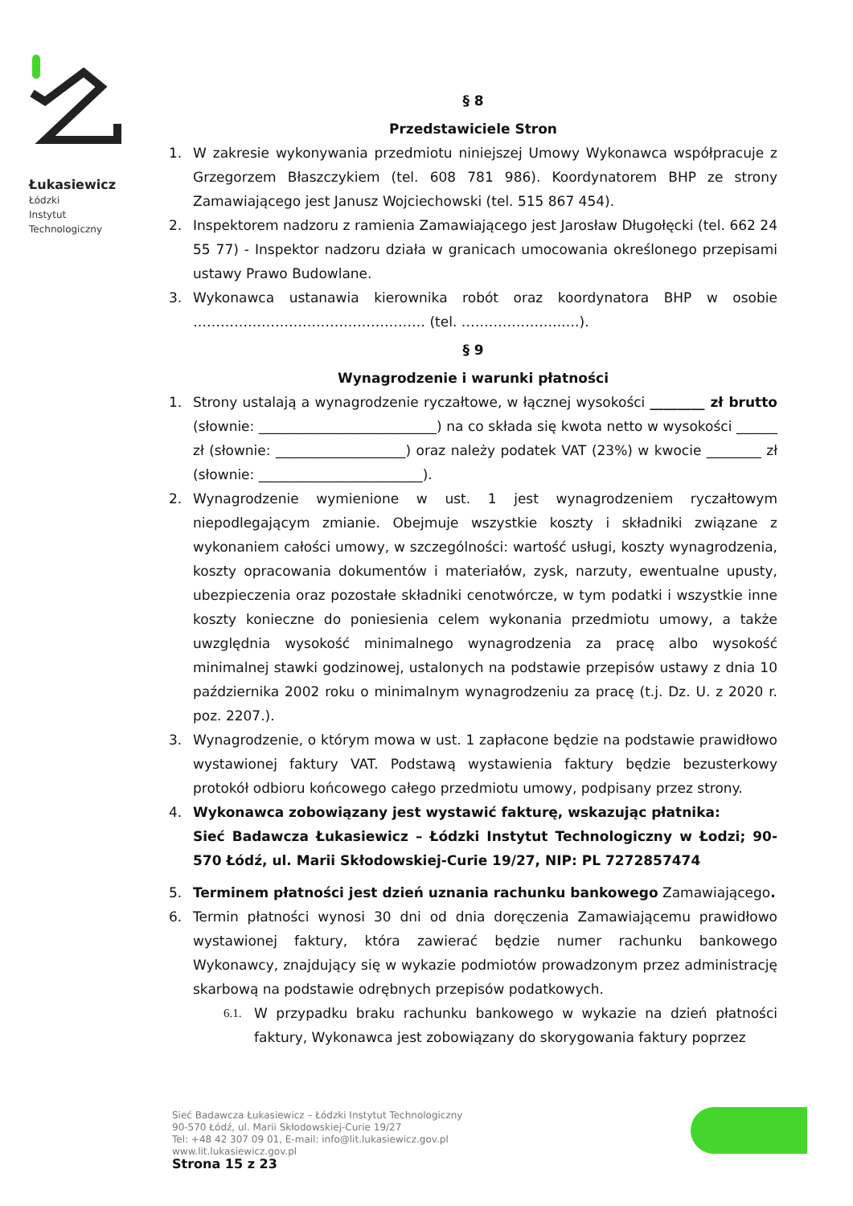Łukasiewicz
Łódzki
Instytut
Technologiczny
§ 8
Przedstawiciele Stron
1. W zakresie wykonywania przedmiotu niniejszej Umowy Wykonawca współpracuje z Grzegorzem Błaszczykiem (tel. 608 781 986). Koordynatorem BHP ze strony Zamawiającego jest Janusz Wojciechowski (tel. 515 867 454).
2. Inspektorem nadzoru z ramienia Zamawiającego jest Jarosław Długołęcki (tel. 662 24 55 77) - Inspektor nadzoru działa w granicach umocowania określonego przepisami ustawy Prawo Budowlane.
3. Wykonawca ustanawia kierownika robót oraz koordynatora BHP w osobie …………………………………………… (tel. ………………….….).
§ 9
Wynagrodzenie i warunki płatności
1. Strony ustalają a wynagrodzenie ryczałtowe, w łącznej wysokości ________ zł brutto (słownie: __________________________) na co składa się kwota netto w wysokości ______ zł (słownie: ___________________) oraz należy podatek VAT (23%) w kwocie ________ zł (słownie: ________________________).
2. Wynagrodzenie wymienione w ust. 1 jest wynagrodzeniem ryczałtowym niepodlegającym zmianie. Obejmuje wszystkie koszty i składniki związane z wykonaniem całości umowy, w szczególności: wartość usługi, koszty wynagrodzenia, koszty opracowania dokumentów i materiałów, zysk, narzuty, ewentualne upusty, ubezpieczenia oraz pozostałe składniki cenotwórcze, w tym podatki i wszystkie inne koszty konieczne do poniesienia celem wykonania przedmiotu umowy, a także uwzględnia wysokość minimalnego wynagrodzenia za pracę albo wysokość minimalnej stawki godzinowej, ustalonych na podstawie przepisów ustawy z dnia 10 października 2002 roku o minimalnym wynagrodzeniu za pracę (t.j. Dz. U. z 2020 r. poz. 2207.).
3. Wynagrodzenie, o którym mowa w ust. 1 zapłacone będzie na podstawie prawidłowo wystawionej faktury VAT. Podstawą wystawienia faktury będzie bezusterkowy protokół odbioru końcowego całego przedmiotu umowy, podpisany przez strony.
4. Wykonawca zobowiązany jest wystawić fakturę, wskazując płatnika:
Sieć Badawcza Łukasiewicz – Łódzki Instytut Technologiczny w Łodzi; 90-570 Łódź, ul. Marii Skłodowskiej-Curie 19/27, NIP: PL 7272857474
5. Terminem płatności jest dzień uznania rachunku bankowego Zamawiającego.
6. Termin płatności wynosi 30 dni od dnia doręczenia Zamawiającemu prawidłowo wystawionej faktury, która zawierać będzie numer rachunku bankowego Wykonawcy, znajdujący się w wykazie podmiotów prowadzonym przez administrację skarbową na podstawie odrębnych przepisów podatkowych.
6.1. W przypadku braku rachunku bankowego w wykazie na dzień płatności faktury, Wykonawca jest zobowiązany do skorygowania faktury poprzez
Sieć Badawcza Łukasiewicz – Łódzki Instytut Technologiczny
90-570 Łódź, ul. Marii Skłodowskiej-Curie 19/27
Tel: +48 42 307 09 01, E-mail: info@lit.lukasiewicz.gov.pl
www.lit.lukasiewicz.gov.pl
Strona 15 z 23